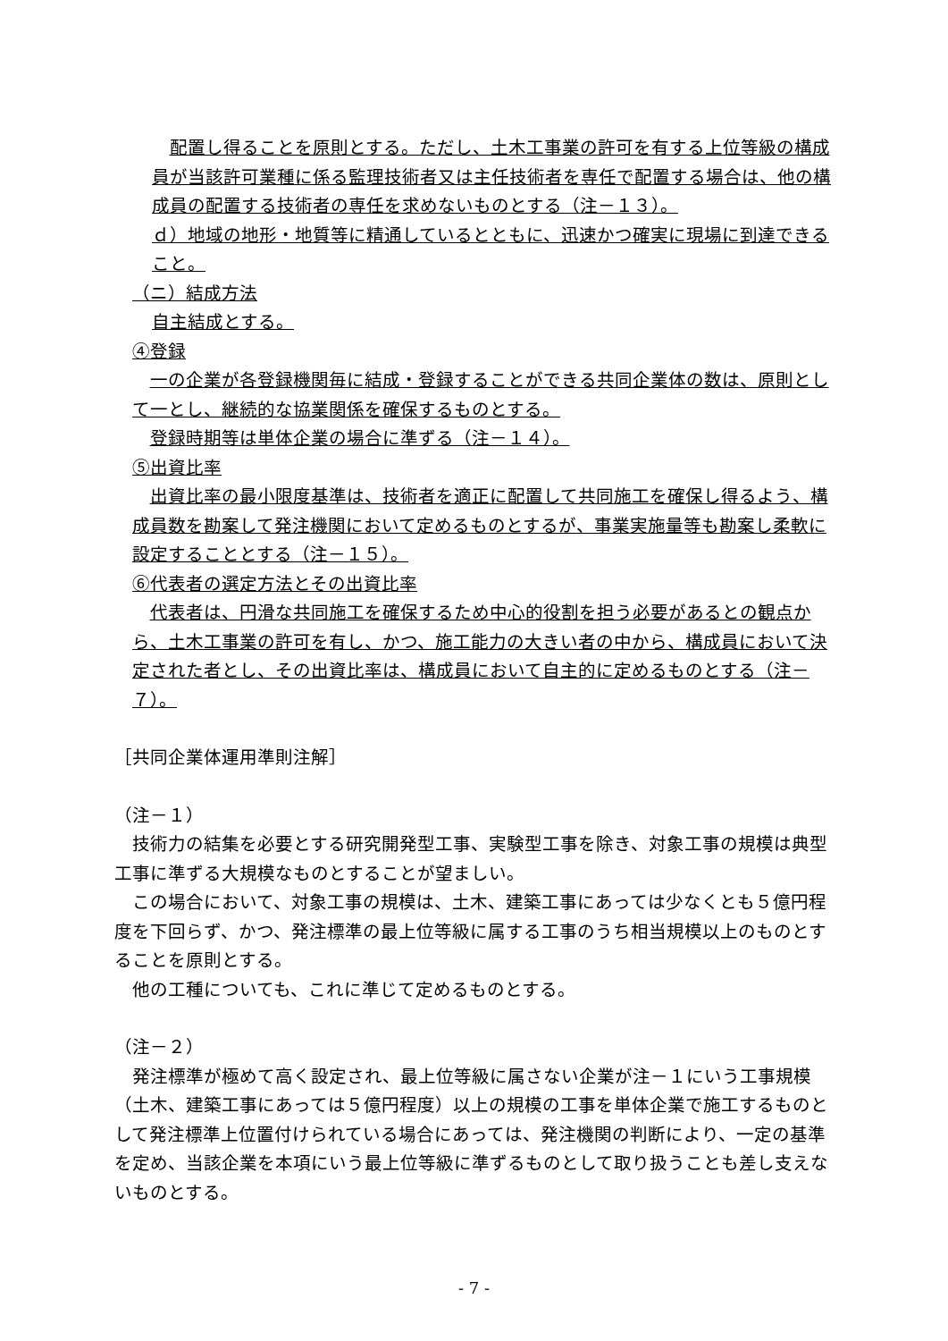配置し得ることを原則とする。ただし、土木工事業の許可を有する上位等級の構成員が当該許可業種に係る監理技術者又は主任技術者を専任で配置する場合は、他の構成員の配置する技術者の専任を求めないものとする（注－１３）。
ｄ）地域の地形・地質等に精通しているとともに、迅速かつ確実に現場に到達できること。
（ニ）結成方法
自主結成とする。
④登録
一の企業が各登録機関毎に結成・登録することができる共同企業体の数は、原則として一とし、継続的な協業関係を確保するものとする。
登録時期等は単体企業の場合に準ずる（注－１４）。
⑤出資比率
出資比率の最小限度基準は、技術者を適正に配置して共同施工を確保し得るよう、構成員数を勘案して発注機関において定めるものとするが、事業実施量等も勘案し柔軟に設定することとする（注－１５）。
⑥代表者の選定方法とその出資比率
代表者は、円滑な共同施工を確保するため中心的役割を担う必要があるとの観点から、土木工事業の許可を有し、かつ、施工能力の大きい者の中から、構成員において決定された者とし、その出資比率は、構成員において自主的に定めるものとする（注－７）。
［共同企業体運用準則注解］
（注－１）
技術力の結集を必要とする研究開発型工事、実験型工事を除き、対象工事の規模は典型工事に準ずる大規模なものとすることが望ましい。
この場合において、対象工事の規模は、土木、建築工事にあっては少なくとも５億円程度を下回らず、かつ、発注標準の最上位等級に属する工事のうち相当規模以上のものとすることを原則とする。
他の工種についても、これに準じて定めるものとする。
（注－２）
発注標準が極めて高く設定され、最上位等級に属さない企業が注－１にいう工事規模（土木、建築工事にあっては５億円程度）以上の規模の工事を単体企業で施工するものとして発注標準上位置付けられている場合にあっては、発注機関の判断により、一定の基準を定め、当該企業を本項にいう最上位等級に準ずるものとして取り扱うことも差し支えないものとする。
- 7 -